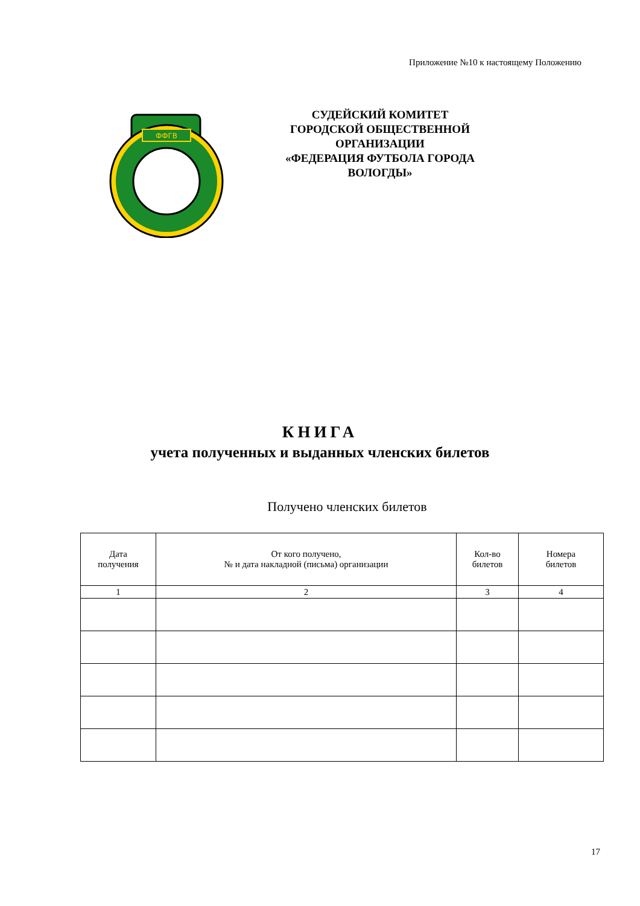Приложение №10 к настоящему Положению
ФФГВ
СУДЕЙСКИЙ КОМИТЕТ
ГОРОДСКОЙ ОБЩЕСТВЕННОЙ ОРГАНИЗАЦИИ
«ФЕДЕРАЦИЯ ФУТБОЛА ГОРОДА ВОЛОГДЫ»
КНИГА
учета полученных и выданных членских билетов
Получено членских билетов
| Дата получения | От кого получено, № и дата накладной (письма) организации | Кол-во билетов | Номера билетов |
| --- | --- | --- | --- |
| 1 | 2 | 3 | 4 |
17